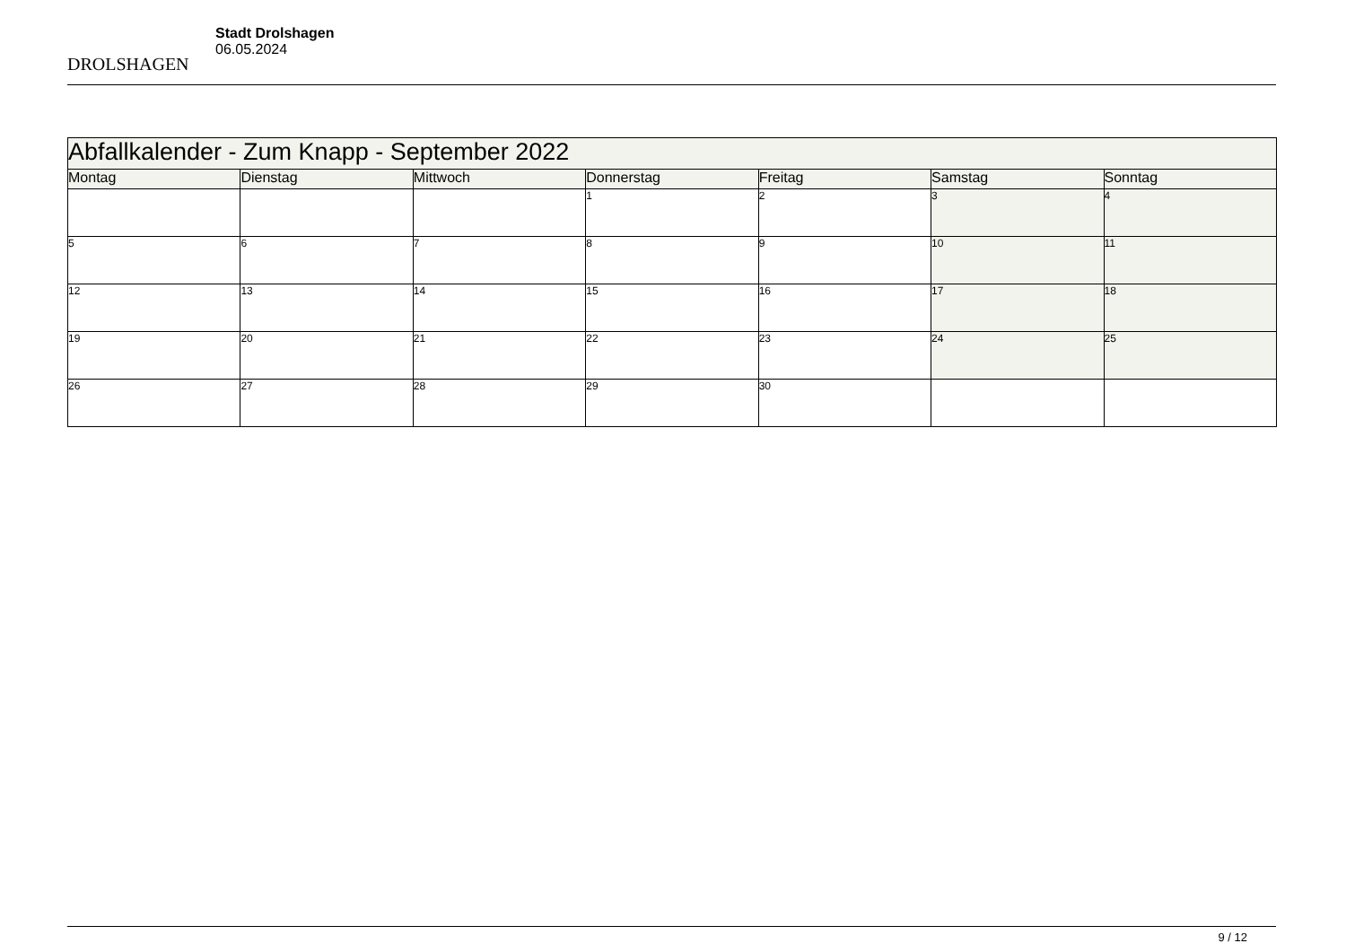DROLSHAGEN
Stadt Drolshagen
06.05.2024
| Abfallkalender - Zum Knapp - September 2022 | | | | | | |
| Montag | Dienstag | Mittwoch | Donnerstag | Freitag | Samstag | Sonntag |
| | | | 1 | 2 | 3 | 4 |
| 5 | 6 | 7 | 8 | 9 | 10 | 11 |
| 12 | 13 | 14 | 15 | 16 | 17 | 18 |
| 19 | 20 | 21 | 22 | 23 | 24 | 25 |
| 26 | 27 | 28 | 29 | 30 | | |
9 / 12